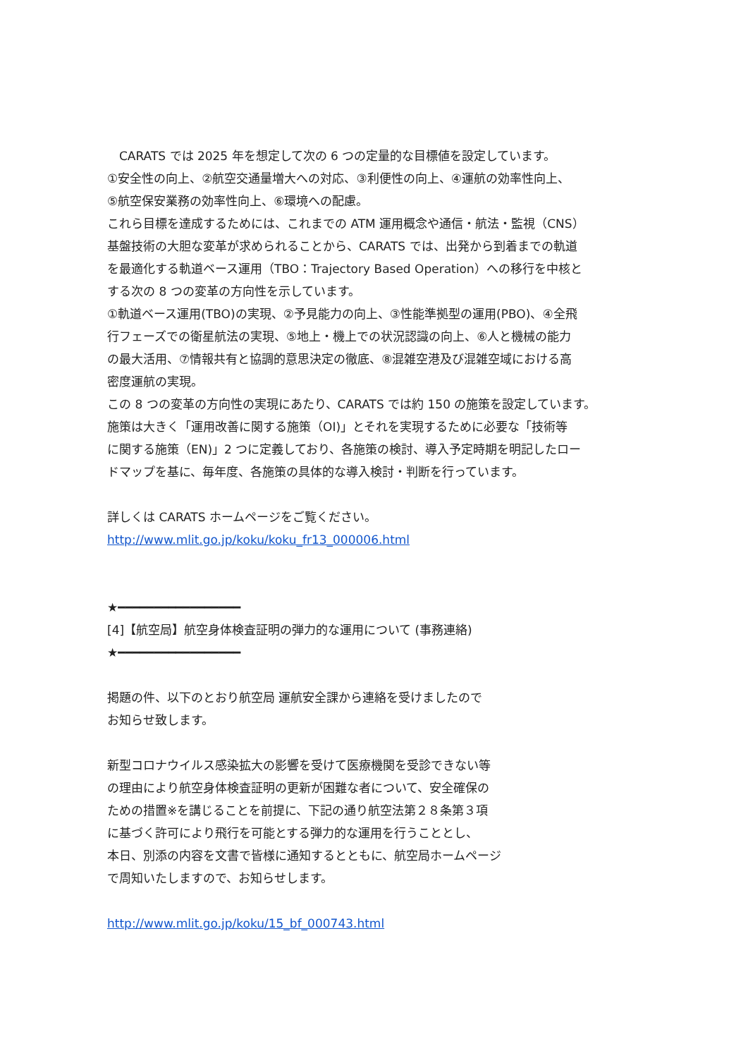CARATS では 2025 年を想定して次の 6 つの定量的な目標値を設定しています。
①安全性の向上、②航空交通量増大への対応、③利便性の向上、④運航の効率性向上、
⑤航空保安業務の効率性向上、⑥環境への配慮。
これら目標を達成するためには、これまでの ATM 運用概念や通信・航法・監視（CNS）
基盤技術の大胆な変革が求められることから、CARATS では、出発から到着までの軌道
を最適化する軌道ベース運用（TBO：Trajectory Based Operation）への移行を中核と
する次の 8 つの変革の方向性を示しています。
①軌道ベース運用(TBO)の実現、②予見能力の向上、③性能準拠型の運用(PBO)、④全飛
行フェーズでの衛星航法の実現、⑤地上・機上での状況認識の向上、⑥人と機械の能力
の最大活用、⑦情報共有と協調的意思決定の徹底、⑧混雑空港及び混雑空域における高
密度運航の実現。
この 8 つの変革の方向性の実現にあたり、CARATS では約 150 の施策を設定しています。
施策は大きく「運用改善に関する施策（OI)」とそれを実現するために必要な「技術等
に関する施策（EN)」2 つに定義しており、各施策の検討、導入予定時期を明記したロー
ドマップを基に、毎年度、各施策の具体的な導入検討・判断を行っています。
詳しくは CARATS ホームページをご覧ください。
http://www.mlit.go.jp/koku/koku_fr13_000006.html
★━━━━━━━━━━━━━━━━━
[4]【航空局】航空身体検査証明の弾力的な運用について (事務連絡)
★━━━━━━━━━━━━━━━━━
掲題の件、以下のとおり航空局 運航安全課から連絡を受けましたので
お知らせ致します。
新型コロナウイルス感染拡大の影響を受けて医療機関を受診できない等
の理由により航空身体検査証明の更新が困難な者について、安全確保の
ための措置※を講じることを前提に、下記の通り航空法第２８条第３項
に基づく許可により飛行を可能とする弾力的な運用を行うこととし、
本日、別添の内容を文書で皆様に通知するとともに、航空局ホームページ
で周知いたしますので、お知らせします。
http://www.mlit.go.jp/koku/15_bf_000743.html